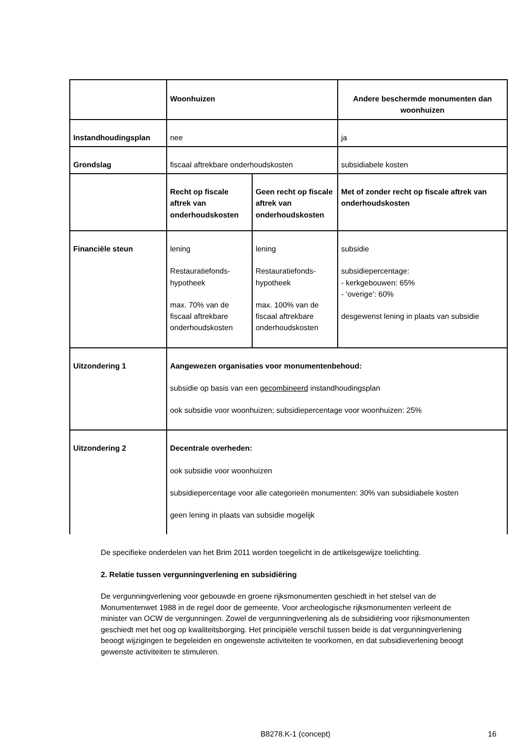| | Woonhuizen | | Andere beschermde monumenten dan woonhuizen |
| Instandhoudingsplan | nee | | ja |
| Grondslag | fiscaal aftrekbare onderhoudskosten | | subsidiabele kosten |
| | Recht op fiscale aftrek van onderhoudskosten | Geen recht op fiscale aftrek van onderhoudskosten | Met of zonder recht op fiscale aftrek van onderhoudskosten |
| Financiële steun | lening Restauratiefonds-hypotheek max. 70% van de fiscaal aftrekbare onderhoudskosten | lening Restauratiefonds-hypotheek max. 100% van de fiscaal aftrekbare onderhoudskosten | subsidie subsidiepercentage: - kerkgebouwen: 65% - ‘overige’: 60% desgewenst lening in plaats van subsidie |
| Uitzondering 1 | Aangewezen organisaties voor monumentenbehoud: subsidie op basis van een gecombineerd instandhoudingsplan ook subsidie voor woonhuizen; subsidiepercentage voor woonhuizen: 25% | | |
| Uitzondering 2 | Decentrale overheden: ook subsidie voor woonhuizen subsidiepercentage voor alle categorieën monumenten: 30% van subsidiabele kosten geen lening in plaats van subsidie mogelijk | | |
De specifieke onderdelen van het Brim 2011 worden toegelicht in de artikelsgewijze toelichting.
2. Relatie tussen vergunningverlening en subsidiëring
De vergunningverlening voor gebouwde en groene rijksmonumenten geschiedt in het stelsel van de Monumentenwet 1988 in de regel door de gemeente. Voor archeologische rijksmonumenten verleent de minister van OCW de vergunningen. Zowel de vergunningverlening als de subsidiëring voor rijksmonumenten geschiedt met het oog op kwaliteitsborging. Het principiële verschil tussen beide is dat vergunningverlening beoogt wijzigingen te begeleiden en ongewenste activiteiten te voorkomen, en dat subsidieverlening beoogt gewenste activiteiten te stimuleren.
B8278.K-1 (concept) 16